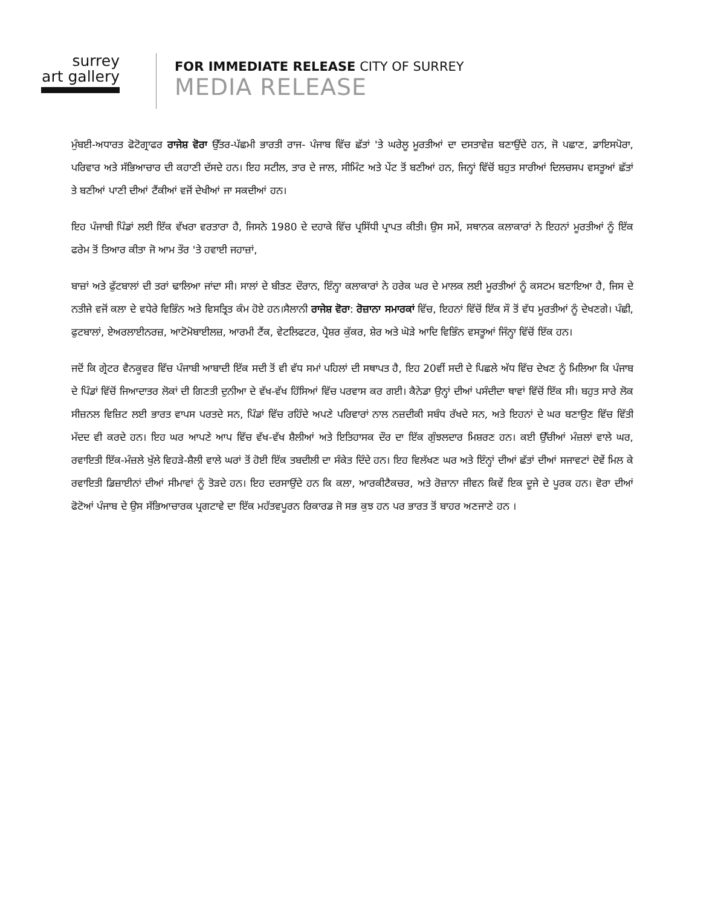surrey
art gallery
FOR IMMEDIATE RELEASE CITY OF SURREY
MEDIA RELEASE
ਮੁੰਬਈ-ਅਧਾਰਤ ਫੋਟੋਗ੍ਰਾਫਰ ਰਾਜੇਸ਼ ਵੋਰਾ ਉੱਤਰ-ਪੱਛਮੀ ਭਾਰਤੀ ਰਾਜ- ਪੰਜਾਬ ਵਿੱਚ ਛੱਤਾਂ 'ਤੇ ਘਰੇਲੂ ਮੂਰਤੀਆਂ ਦਾ ਦਸਤਾਵੇਜ਼ ਬਣਾਉਂਦੇ ਹਨ, ਜੋ ਪਛਾਣ, ਡਾਇਸਪੋਰਾ, ਪਰਿਵਾਰ ਅਤੇ ਸੱਭਿਆਚਾਰ ਦੀ ਕਹਾਣੀ ਦੱਸਦੇ ਹਨ। ਇਹ ਸਟੀਲ, ਤਾਰ ਦੇ ਜਾਲ, ਸੀਮਿੰਟ ਅਤੇ ਪੇਂਟ ਤੋਂ ਬਣੀਆਂ ਹਨ, ਜਿਨ੍ਹਾਂ ਵਿੱਚੋਂ ਬਹੁਤ ਸਾਰੀਆਂ ਦਿਲਚਸਪ ਵਸਤੂਆਂ ਛੱਤਾਂ ਤੇ ਬਣੀਆਂ ਪਾਣੀ ਦੀਆਂ ਟੈਂਕੀਆਂ ਵਜੋਂ ਦੇਖੀਆਂ ਜਾ ਸਕਦੀਆਂ ਹਨ।
ਇਹ ਪੰਜਾਬੀ ਪਿੰਡਾਂ ਲਈ ਇੱਕ ਵੱਖਰਾ ਵਰਤਾਰਾ ਹੈ, ਜਿਸਨੇ 1980 ਦੇ ਦਹਾਕੇ ਵਿੱਚ ਪ੍ਰਸਿੱਧੀ ਪ੍ਰਾਪਤ ਕੀਤੀ। ਉਸ ਸਮੇਂ, ਸਥਾਨਕ ਕਲਾਕਾਰਾਂ ਨੇ ਇਹਨਾਂ ਮੂਰਤੀਆਂ ਨੂੰ ਇੱਕ ਫਰੇਮ ਤੋਂ ਤਿਆਰ ਕੀਤਾ ਜੋ ਆਮ ਤੌਰ 'ਤੇ ਹਵਾਈ ਜਹਾਜ਼ਾਂ,
ਬਾਜ਼ਾਂ ਅਤੇ ਫੁੱਟਬਾਲਾਂ ਦੀ ਤਰਾਂ ਢਾਲਿਆ ਜਾਂਦਾ ਸੀ। ਸਾਲਾਂ ਦੇ ਬੀਤਣ ਦੌਰਾਨ, ਇੰਨ੍ਹਾ ਕਲਾਕਾਰਾਂ ਨੇ ਹਰੇਕ ਘਰ ਦੇ ਮਾਲਕ ਲਈ ਮੂਰਤੀਆਂ ਨੂੰ ਕਸਟਮ ਬਣਾਇਆ ਹੈ, ਜਿਸ ਦੇ ਨਤੀਜੇ ਵਜੋਂ ਕਲਾ ਦੇ ਵਧੇਰੇ ਵਿਭਿੰਨ ਅਤੇ ਵਿਸਤ੍ਰਿਤ ਕੰਮ ਹੋਏ ਹਨ।ਸੈਲਾਨੀ ਰਾਜੇਸ਼ ਵੋਰਾ: ਰੋਜ਼ਾਨਾ ਸਮਾਰਕਾਂ ਵਿੱਚ, ਇਹਨਾਂ ਵਿੱਚੋਂ ਇੱਕ ਸੌ ਤੋਂ ਵੱਧ ਮੂਰਤੀਆਂ ਨੂੰ ਦੇਖਣਗੇ। ਪੰਛੀ, ਫੁਟਬਾਲਾਂ, ਏਅਰਲਾਈਨਰਜ਼, ਆਟੋਮੋਬਾਈਲਜ਼, ਆਰਮੀ ਟੈਂਕ, ਵੇਟਲਿਫਟਰ, ਪ੍ਰੈਸ਼ਰ ਕੁੱਕਰ, ਸ਼ੇਰ ਅਤੇ ਘੋੜੇ ਆਦਿ ਵਿਭਿੰਨ ਵਸਤੂਆਂ ਜਿੰਨ੍ਹਾ ਵਿੱਚੋਂ ਇੱਕ ਹਨ।
ਜਦੋਂ ਕਿ ਗ੍ਰੇਟਰ ਵੈਨਕੂਵਰ ਵਿੱਚ ਪੰਜਾਬੀ ਆਬਾਦੀ ਇੱਕ ਸਦੀ ਤੋਂ ਵੀ ਵੱਧ ਸਮਾਂ ਪਹਿਲਾਂ ਦੀ ਸਥਾਪਤ ਹੈ, ਇਹ 20ਵੀਂ ਸਦੀ ਦੇ ਪਿਛਲੇ ਅੱਧ ਵਿੱਚ ਦੇਖਣ ਨੂੰ ਮਿਲਿਆ ਕਿ ਪੰਜਾਬ ਦੇ ਪਿੰਡਾਂ ਵਿੱਚੋਂ ਜਿਆਦਾਤਰ ਲੋਕਾਂ ਦੀ ਗਿਣਤੀ ਦੁਨੀਆ ਦੇ ਵੱਖ-ਵੱਖ ਹਿੱਸਿਆਂ ਵਿੱਚ ਪਰਵਾਸ ਕਰ ਗਈ। ਕੈਨੇਡਾ ਉਨ੍ਹਾਂ ਦੀਆਂ ਪਸੰਦੀਦਾ ਥਾਵਾਂ ਵਿੱਚੋਂ ਇੱਕ ਸੀ। ਬਹੁਤ ਸਾਰੇ ਲੋਕ ਸੀਜ਼ਨਲ ਵਿਜ਼ਿਟ ਲਈ ਭਾਰਤ ਵਾਪਸ ਪਰਤਦੇ ਸਨ, ਪਿੰਡਾਂ ਵਿੱਚ ਰਹਿੰਦੇ ਅਪਣੇ ਪਰਿਵਾਰਾਂ ਨਾਲ ਨਜ਼ਦੀਕੀ ਸਬੰਧ ਰੱਖਦੇ ਸਨ, ਅਤੇ ਇਹਨਾਂ ਦੇ ਘਰ ਬਣਾਉਣ ਵਿੱਚ ਵਿੱਤੀ ਮੱਦਦ ਵੀ ਕਰਦੇ ਹਨ। ਇਹ ਘਰ ਆਪਣੇ ਆਪ ਵਿੱਚ ਵੱਖ-ਵੱਖ ਸ਼ੈਲੀਆਂ ਅਤੇ ਇਤਿਹਾਸਕ ਦੌਰ ਦਾ ਇੱਕ ਗੁੰਝਲਦਾਰ ਮਿਸ਼ਰਣ ਹਨ। ਕਈ ਉੱਚੀਆਂ ਮੰਜ਼ਲਾਂ ਵਾਲੇ ਘਰ, ਰਵਾਇਤੀ ਇੱਕ-ਮੰਜ਼ਲੇ ਖੁੱਲੇ ਵਿਹੜੇ-ਸ਼ੈਲੀ ਵਾਲੇ ਘਰਾਂ ਤੋਂ ਹੋਈ ਇੱਕ ਤਬਦੀਲੀ ਦਾ ਸੰਕੇਤ ਦਿੰਦੇ ਹਨ। ਇਹ ਵਿਲੱਖਣ ਘਰ ਅਤੇ ਇੰਨ੍ਹਾਂ ਦੀਆਂ ਛੱਤਾਂ ਦੀਆਂ ਸਜਾਵਟਾਂ ਦੋਵੇਂ ਮਿਲ ਕੇ ਰਵਾਇਤੀ ਡਿਜ਼ਾਈਨਾਂ ਦੀਆਂ ਸੀਮਾਵਾਂ ਨੂੰ ਤੋੜਦੇ ਹਨ। ਇਹ ਦਰਸਾਉਂਦੇ ਹਨ ਕਿ ਕਲਾ, ਆਰਕੀਟੈਕਚਰ, ਅਤੇ ਰੋਜ਼ਾਨਾ ਜੀਵਨ ਕਿਵੇਂ ਇਕ ਦੂਜੇ ਦੇ ਪੂਰਕ ਹਨ। ਵੋਰਾ ਦੀਆਂ ਫੋਟੋਆਂ ਪੰਜਾਬ ਦੇ ਉਸ ਸੱਭਿਆਚਾਰਕ ਪ੍ਰਗਟਾਵੇ ਦਾ ਇੱਕ ਮਹੱਤਵਪੂਰਨ ਰਿਕਾਰਡ ਜੋ ਸਭ ਕੁਝ ਹਨ ਪਰ ਭਾਰਤ ਤੋਂ ਬਾਹਰ ਅਣਜਾਣੇ ਹਨ ।